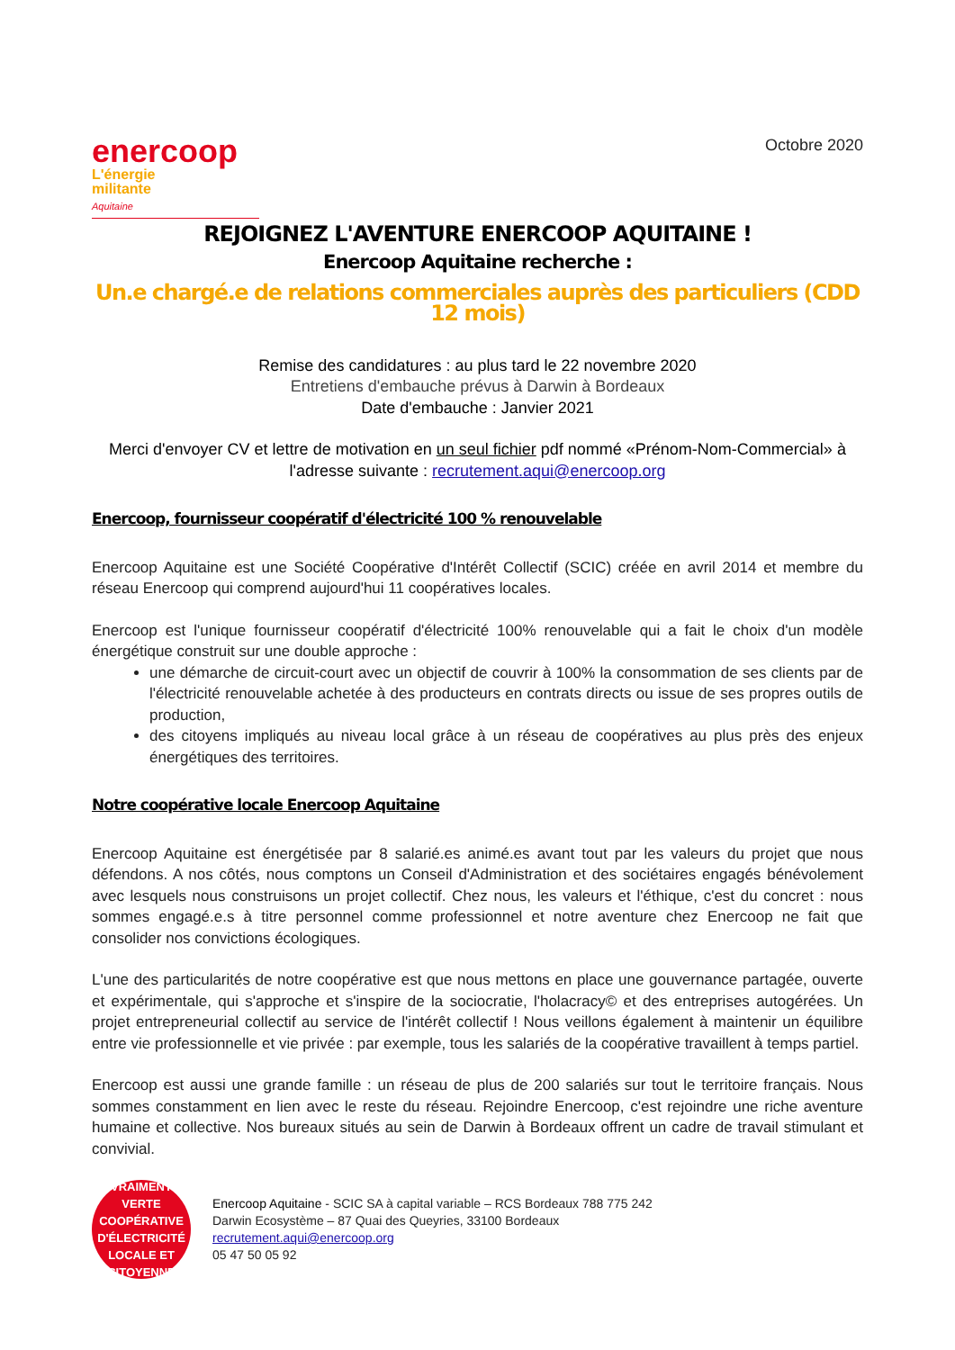enercoop
L'énergie
militante
Aquitaine
Octobre 2020
REJOIGNEZ L'AVENTURE ENERCOOP AQUITAINE !
Enercoop Aquitaine recherche :
Un.e chargé.e de relations commerciales auprès des particuliers (CDD 12 mois)
Remise des candidatures : au plus tard le 22 novembre 2020
Entretiens d'embauche prévus à Darwin à Bordeaux
Date d'embauche : Janvier 2021
Merci d'envoyer CV et lettre de motivation en un seul fichier pdf nommé «Prénom-Nom-Commercial» à l'adresse suivante : recrutement.aqui@enercoop.org
Enercoop, fournisseur coopératif d'électricité 100 % renouvelable
Enercoop Aquitaine est une Société Coopérative d'Intérêt Collectif (SCIC) créée en avril 2014 et membre du réseau Enercoop qui comprend aujourd'hui 11 coopératives locales.
Enercoop est l'unique fournisseur coopératif d'électricité 100% renouvelable qui a fait le choix d'un modèle énergétique construit sur une double approche :
une démarche de circuit-court avec un objectif de couvrir à 100% la consommation de ses clients par de l'électricité renouvelable achetée à des producteurs en contrats directs ou issue de ses propres outils de production,
des citoyens impliqués au niveau local grâce à un réseau de coopératives au plus près des enjeux énergétiques des territoires.
Notre coopérative locale Enercoop Aquitaine
Enercoop Aquitaine est énergétisée par 8 salarié.es animé.es avant tout par les valeurs du projet que nous défendons. A nos côtés, nous comptons un Conseil d'Administration et des sociétaires engagés bénévolement avec lesquels nous construisons un projet collectif. Chez nous, les valeurs et l'éthique, c'est du concret : nous sommes engagé.e.s à titre personnel comme professionnel et notre aventure chez Enercoop ne fait que consolider nos convictions écologiques.
L'une des particularités de notre coopérative est que nous mettons en place une gouvernance partagée, ouverte et expérimentale, qui s'approche et s'inspire de la sociocratie, l'holacracy© et des entreprises autogérées. Un projet entrepreneurial collectif au service de l'intérêt collectif ! Nous veillons également à maintenir un équilibre entre vie professionnelle et vie privée : par exemple, tous les salariés de la coopérative travaillent à temps partiel.
Enercoop est aussi une grande famille : un réseau de plus de 200 salariés sur tout le territoire français. Nous sommes constamment en lien avec le reste du réseau. Rejoindre Enercoop, c'est rejoindre une riche aventure humaine et collective. Nos bureaux situés au sein de Darwin à Bordeaux offrent un cadre de travail stimulant et convivial.
VRAIMENT VERTE
COOPÉRATIVE
D'ÉLECTRICITÉ
LOCALE ET CITOYENNE
Enercoop Aquitaine - SCIC SA à capital variable – RCS Bordeaux 788 775 242
Darwin Ecosystème – 87 Quai des Queyries, 33100 Bordeaux
recrutement.aqui@enercoop.org
05 47 50 05 92